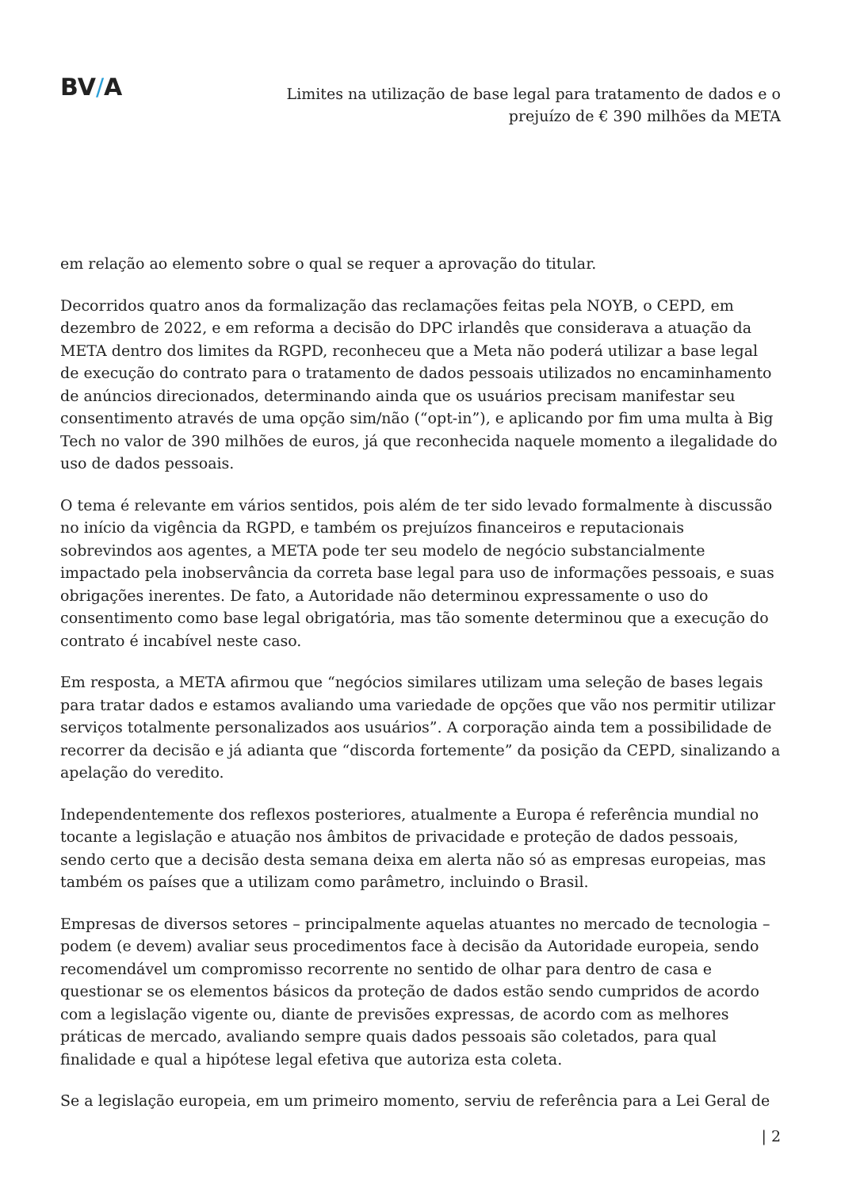BV/A
Limites na utilização de base legal para tratamento de dados e o
prejuízo de € 390 milhões da META
em relação ao elemento sobre o qual se requer a aprovação do titular.
Decorridos quatro anos da formalização das reclamações feitas pela NOYB, o CEPD, em dezembro de 2022, e em reforma a decisão do DPC irlandês que considerava a atuação da META dentro dos limites da RGPD, reconheceu que a Meta não poderá utilizar a base legal de execução do contrato para o tratamento de dados pessoais utilizados no encaminhamento de anúncios direcionados, determinando ainda que os usuários precisam manifestar seu consentimento através de uma opção sim/não (“opt-in”), e aplicando por fim uma multa à Big Tech no valor de 390 milhões de euros, já que reconhecida naquele momento a ilegalidade do uso de dados pessoais.
O tema é relevante em vários sentidos, pois além de ter sido levado formalmente à discussão no início da vigência da RGPD, e também os prejuízos financeiros e reputacionais sobrevindos aos agentes, a META pode ter seu modelo de negócio substancialmente impactado pela inobservância da correta base legal para uso de informações pessoais, e suas obrigações inerentes. De fato, a Autoridade não determinou expressamente o uso do consentimento como base legal obrigatória, mas tão somente determinou que a execução do contrato é incabível neste caso.
Em resposta, a META afirmou que “negócios similares utilizam uma seleção de bases legais para tratar dados e estamos avaliando uma variedade de opções que vão nos permitir utilizar serviços totalmente personalizados aos usuários”. A corporação ainda tem a possibilidade de recorrer da decisão e já adianta que “discorda fortemente” da posição da CEPD, sinalizando a apelação do veredito.
Independentemente dos reflexos posteriores, atualmente a Europa é referência mundial no tocante a legislação e atuação nos âmbitos de privacidade e proteção de dados pessoais, sendo certo que a decisão desta semana deixa em alerta não só as empresas europeias, mas também os países que a utilizam como parâmetro, incluindo o Brasil.
Empresas de diversos setores – principalmente aquelas atuantes no mercado de tecnologia – podem (e devem) avaliar seus procedimentos face à decisão da Autoridade europeia, sendo recomendável um compromisso recorrente no sentido de olhar para dentro de casa e questionar se os elementos básicos da proteção de dados estão sendo cumpridos de acordo com a legislação vigente ou, diante de previsões expressas, de acordo com as melhores práticas de mercado, avaliando sempre quais dados pessoais são coletados, para qual finalidade e qual a hipótese legal efetiva que autoriza esta coleta.
Se a legislação europeia, em um primeiro momento, serviu de referência para a Lei Geral de
| 2